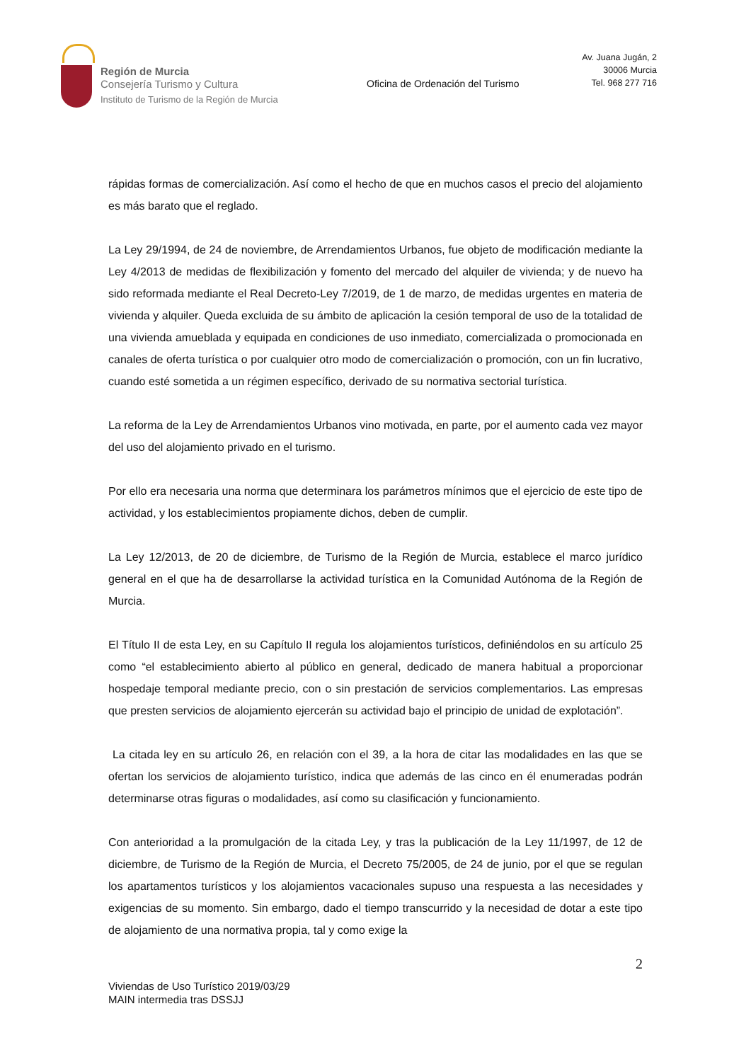Región de Murcia
Consejería Turismo y Cultura
Instituto de Turismo de la Región de Murcia
Oficina de Ordenación del Turismo
Av. Juana Jugán, 2
30006 Murcia
Tel. 968 277 716
rápidas formas de comercialización. Así como el hecho de que en muchos casos el precio del alojamiento es más barato que el reglado.
La Ley 29/1994, de 24 de noviembre, de Arrendamientos Urbanos, fue objeto de modificación mediante la Ley 4/2013 de medidas de flexibilización y fomento del mercado del alquiler de vivienda; y de nuevo ha sido reformada mediante el Real Decreto-Ley 7/2019, de 1 de marzo, de medidas urgentes en materia de vivienda y alquiler. Queda excluida de su ámbito de aplicación la cesión temporal de uso de la totalidad de una vivienda amueblada y equipada en condiciones de uso inmediato, comercializada o promocionada en canales de oferta turística o por cualquier otro modo de comercialización o promoción, con un fin lucrativo, cuando esté sometida a un régimen específico, derivado de su normativa sectorial turística.
La reforma de la Ley de Arrendamientos Urbanos vino motivada, en parte, por el aumento cada vez mayor del uso del alojamiento privado en el turismo.
Por ello era necesaria una norma que determinara los parámetros mínimos que el ejercicio de este tipo de actividad, y los establecimientos propiamente dichos, deben de cumplir.
La Ley 12/2013, de 20 de diciembre, de Turismo de la Región de Murcia, establece el marco jurídico general en el que ha de desarrollarse la actividad turística en la Comunidad Autónoma de la Región de Murcia.
El Título II de esta Ley, en su Capítulo II regula los alojamientos turísticos, definiéndolos en su artículo 25 como “el establecimiento abierto al público en general, dedicado de manera habitual a proporcionar hospedaje temporal mediante precio, con o sin prestación de servicios complementarios. Las empresas que presten servicios de alojamiento ejercerán su actividad bajo el principio de unidad de explotación”.
La citada ley en su artículo 26, en relación con el 39, a la hora de citar las modalidades en las que se ofertan los servicios de alojamiento turístico, indica que además de las cinco en él enumeradas podrán determinarse otras figuras o modalidades, así como su clasificación y funcionamiento.
Con anterioridad a la promulgación de la citada Ley, y tras la publicación de la Ley 11/1997, de 12 de diciembre, de Turismo de la Región de Murcia, el Decreto 75/2005, de 24 de junio, por el que se regulan los apartamentos turísticos y los alojamientos vacacionales supuso una respuesta a las necesidades y exigencias de su momento. Sin embargo, dado el tiempo transcurrido y la necesidad de dotar a este tipo de alojamiento de una normativa propia, tal y como exige la
2
Viviendas de Uso Turístico 2019/03/29
MAIN intermedia tras DSSJJ